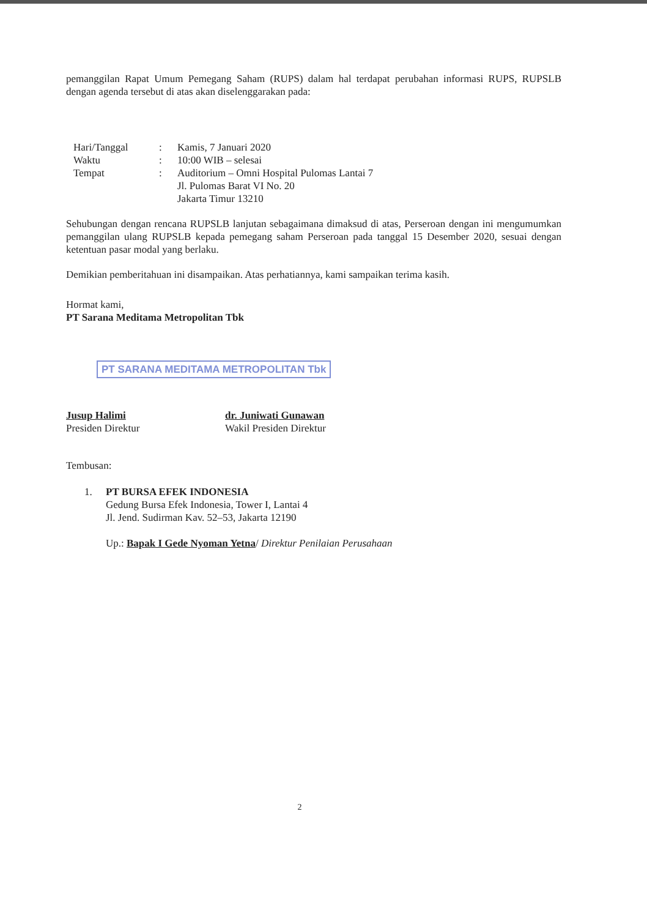pemanggilan Rapat Umum Pemegang Saham (RUPS) dalam hal terdapat perubahan informasi RUPS, RUPSLB dengan agenda tersebut di atas akan diselenggarakan pada:
| Hari/Tanggal | : | Kamis, 7 Januari 2020 |
| Waktu | : | 10:00 WIB – selesai |
| Tempat | : | Auditorium – Omni Hospital Pulomas Lantai 7 Jl. Pulomas Barat VI No. 20 Jakarta Timur 13210 |
Sehubungan dengan rencana RUPSLB lanjutan sebagaimana dimaksud di atas, Perseroan dengan ini mengumumkan pemanggilan ulang RUPSLB kepada pemegang saham Perseroan pada tanggal 15 Desember 2020, sesuai dengan ketentuan pasar modal yang berlaku.
Demikian pemberitahuan ini disampaikan. Atas perhatiannya, kami sampaikan terima kasih.
Hormat kami,
PT Sarana Meditama Metropolitan Tbk
PT SARANA MEDITAMA METROPOLITAN Tbk
Jusup Halimi
Presiden Direktur
dr. Juniwati Gunawan
Wakil Presiden Direktur
Tembusan:
1. PT BURSA EFEK INDONESIA
Gedung Bursa Efek Indonesia, Tower I, Lantai 4
Jl. Jend. Sudirman Kav. 52–53, Jakarta 12190
Up.: Bapak I Gede Nyoman Yetna/ Direktur Penilaian Perusahaan
2